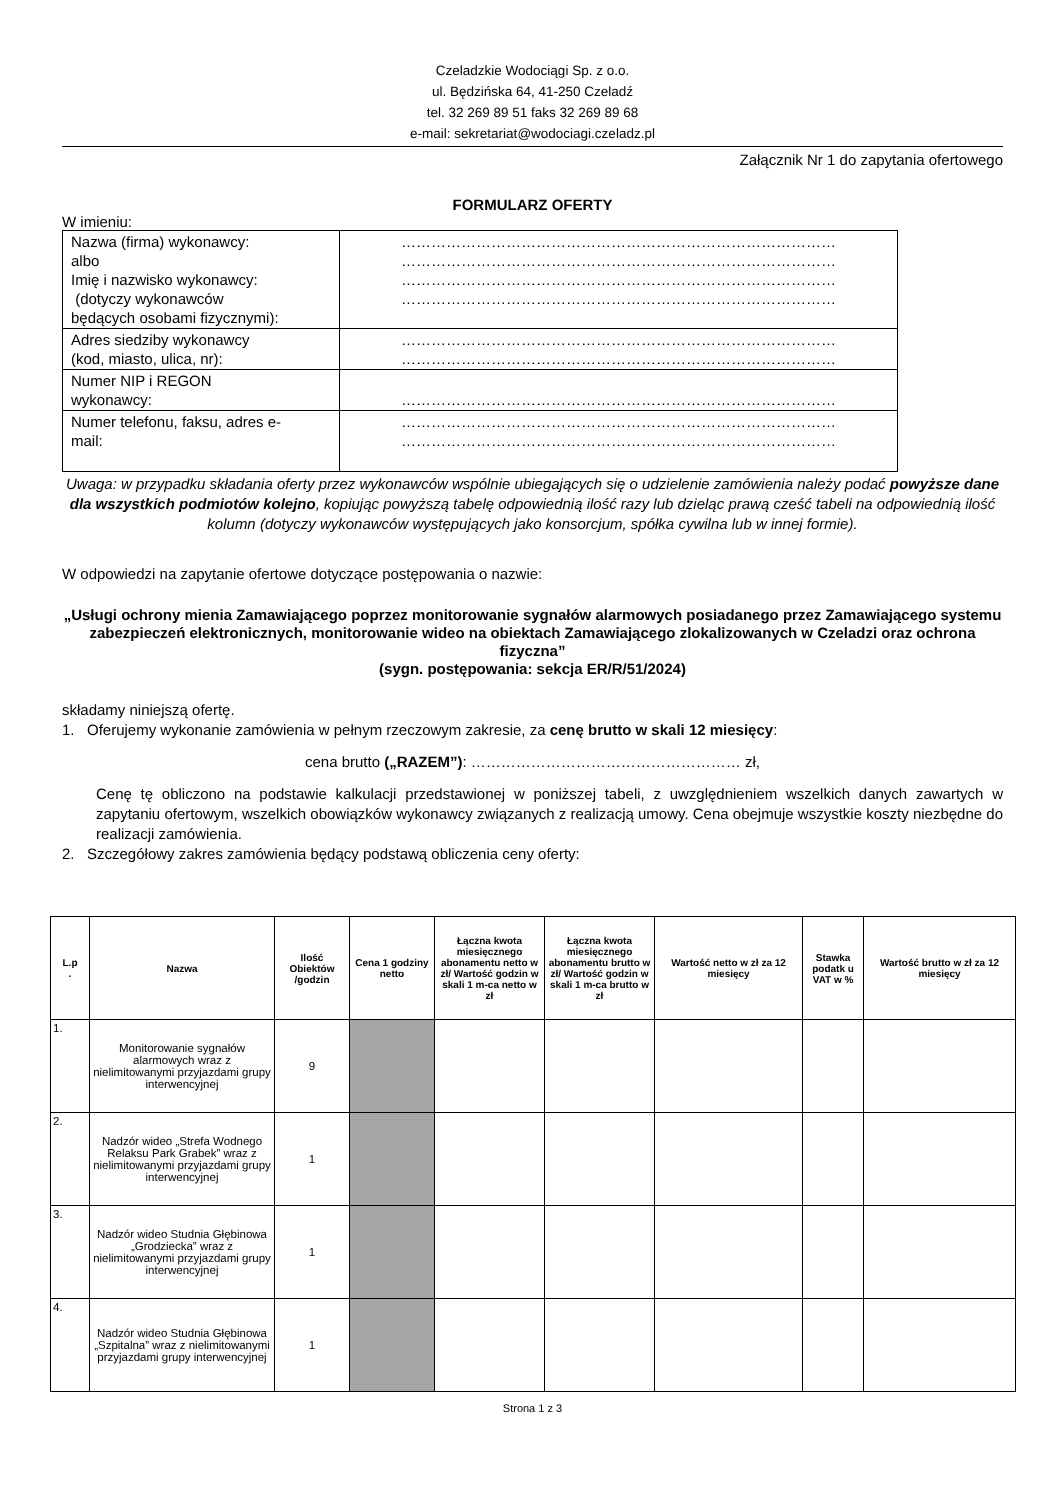Czeladzkie Wodociągi Sp. z o.o.
ul. Będzińska 64, 41-250 Czeladź
tel. 32 269 89 51 faks 32 269 89 68
e-mail: sekretariat@wodociagi.czeladz.pl
Załącznik Nr 1 do zapytania ofertowego
FORMULARZ OFERTY
W imieniu:
| Nazwa (firma) wykonawcy: albo Imię i nazwisko wykonawcy: (dotyczy wykonawców będących osobami fizycznymi): | …………………………………………………………………………… …………………………………………………………………………… …………………………………………………………………………… …………………………………………………………………………… |
| Adres siedziby wykonawcy (kod, miasto, ulica, nr): | …………………………………………………………………………… …………………………………………………………………………… |
| Numer NIP i REGON wykonawcy: | …………………………………………………………………………… |
| Numer telefonu, faksu, adres e- mail: | …………………………………………………………………………… …………………………………………………………………………… |
Uwaga: w przypadku składania oferty przez wykonawców wspólnie ubiegających się o udzielenie zamówienia należy podać powyższe dane dla wszystkich podmiotów kolejno, kopiując powyższą tabelę odpowiednią ilość razy lub dzieląc prawą cześć tabeli na odpowiednią ilość kolumn (dotyczy wykonawców występujących jako konsorcjum, spółka cywilna lub w innej formie).
W odpowiedzi na zapytanie ofertowe dotyczące postępowania o nazwie:
„Usługi ochrony mienia Zamawiającego poprzez monitorowanie sygnałów alarmowych posiadanego przez Zamawiającego systemu zabezpieczeń elektronicznych, monitorowanie wideo na obiektach Zamawiającego zlokalizowanych w Czeladzi oraz ochrona fizyczna”
(sygn. postępowania: sekcja ER/R/51/2024)
składamy niniejszą ofertę.
1. Oferujemy wykonanie zamówienia w pełnym rzeczowym zakresie, za cenę brutto w skali 12 miesięcy:
cena brutto („RAZEM”): ……………………………………………… zł,
Cenę tę obliczono na podstawie kalkulacji przedstawionej w poniższej tabeli, z uwzględnieniem wszelkich danych zawartych w zapytaniu ofertowym, wszelkich obowiązków wykonawcy związanych z realizacją umowy. Cena obejmuje wszystkie koszty niezbędne do realizacji zamówienia.
2. Szczegółowy zakres zamówienia będący podstawą obliczenia ceny oferty:
| L.p . | Nazwa | Ilość Obiektów /godzin | Cena 1 godziny netto | Łączna kwota miesięcznego abonamentu netto w zł/ Wartość godzin w skali 1 m-ca netto w zł | Łączna kwota miesięcznego abonamentu brutto w zł/ Wartość godzin w skali 1 m-ca brutto w zł | Wartość netto w zł za 12 miesięcy | Stawka podatk u VAT w % | Wartość brutto w zł za 12 miesięcy |
| --- | --- | --- | --- | --- | --- | --- | --- | --- |
| 1. | Monitorowanie sygnałów alarmowych wraz z nielimitowanymi przyjazdami grupy interwencyjnej | 9 | | | | | | |
| 2. | Nadzór wideo „Strefa Wodnego Relaksu Park Grabek” wraz z nielimitowanymi przyjazdami grupy interwencyjnej | 1 | | | | | | |
| 3. | Nadzór wideo Studnia Głębinowa „Grodziecka” wraz z nielimitowanymi przyjazdami grupy interwencyjnej | 1 | | | | | | |
| 4. | Nadzór wideo Studnia Głębinowa „Szpitalna” wraz z nielimitowanymi przyjazdami grupy interwencyjnej | 1 | | | | | | |
Strona 1 z 3